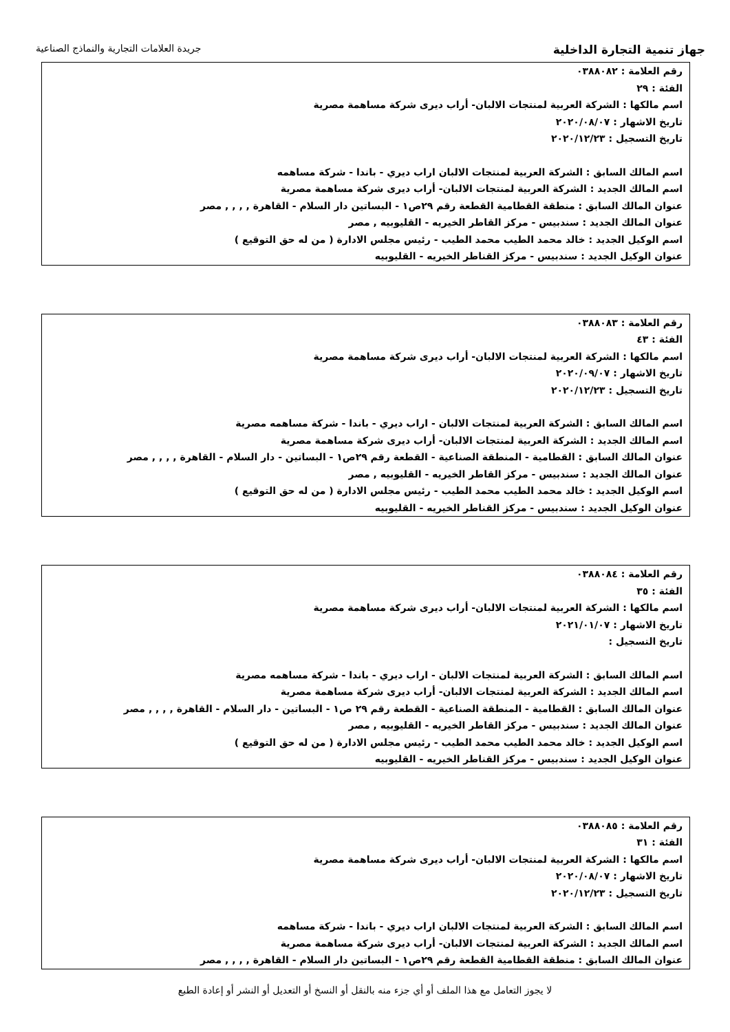جهاز تنمية التجارة الداخلية
جريدة العلامات التجارية والنماذج الصناعية
رقم العلامة : ٠٣٨٨٠٨٢
الفئة : ٢٩
اسم مالكها : الشركة العربية لمنتجات الالبان- أراب ديرى شركة مساهمة مصرية
تاريخ الاشهار : ٢٠٢٠/٠٨/٠٧
تاريخ التسجيل : ٢٠٢٠/١٢/٢٣
اسم المالك السابق : الشركة العربية لمنتجات الالبان اراب ديري - باندا - شركة مساهمه
اسم المالك الجديد : الشركة العربية لمنتجات الالبان- أراب ديرى شركة مساهمة مصرية
عنوان المالك السابق : منطقة القطامية القطعة رقم ٢٩ص١ - البساتين دار السلام - القاهرة , , , , مصر
عنوان المالك الجديد : سندبيس - مركز القاطر الخيريه - القليوبيه , مصر
اسم الوكيل الجديد : خالد محمد الطيب محمد الطيب - رئيس مجلس الادارة ( من له حق التوقيع )
عنوان الوكيل الجديد : سندبيس - مركز القناطر الخيريه - القليوبيه
رقم العلامة : ٠٣٨٨٠٨٣
الفئة : ٤٣
اسم مالكها : الشركة العربية لمنتجات الالبان- أراب ديرى شركة مساهمة مصرية
تاريخ الاشهار : ٢٠٢٠/٠٩/٠٧
تاريخ التسجيل : ٢٠٢٠/١٢/٢٣
اسم المالك السابق : الشركة العربية لمنتجات الالبان - اراب ديري - باندا - شركة مساهمه مصرية
اسم المالك الجديد : الشركة العربية لمنتجات الالبان- أراب ديرى شركة مساهمة مصرية
عنوان المالك السابق : القطامية - المنطقة الصناعية - القطعة رقم ٢٩ص١ - البساتين - دار السلام - القاهرة , , , , مصر
عنوان المالك الجديد : سندبيس - مركز القاطر الخيريه - القليوبيه , مصر
اسم الوكيل الجديد : خالد محمد الطيب محمد الطيب - رئيس مجلس الادارة ( من له حق التوقيع )
عنوان الوكيل الجديد : سندبيس - مركز القناطر الخيريه - القليوبيه
رقم العلامة : ٠٣٨٨٠٨٤
الفئة : ٣٥
اسم مالكها : الشركة العربية لمنتجات الالبان- أراب ديرى شركة مساهمة مصرية
تاريخ الاشهار : ٢٠٢١/٠١/٠٧
تاريخ التسجيل :
اسم المالك السابق : الشركة العربية لمنتجات الالبان - اراب ديري - باندا - شركة مساهمه مصرية
اسم المالك الجديد : الشركة العربية لمنتجات الالبان- أراب ديرى شركة مساهمة مصرية
عنوان المالك السابق : القطامية - المنطقة الصناعية - القطعة رقم ٢٩ ص١ - البساتين - دار السلام - القاهرة , , , , مصر
عنوان المالك الجديد : سندبيس - مركز القاطر الخيريه - القليوبيه , مصر
اسم الوكيل الجديد : خالد محمد الطيب محمد الطيب - رئيس مجلس الادارة ( من له حق التوقيع )
عنوان الوكيل الجديد : سندبيس - مركز القناطر الخيريه - القليوبيه
رقم العلامة : ٠٣٨٨٠٨٥
الفئة : ٣١
اسم مالكها : الشركة العربية لمنتجات الالبان- أراب ديرى شركة مساهمة مصرية
تاريخ الاشهار : ٢٠٢٠/٠٨/٠٧
تاريخ التسجيل : ٢٠٢٠/١٢/٢٣
اسم المالك السابق : الشركة العربية لمنتجات الالبان اراب ديري - باندا - شركة مساهمه
اسم المالك الجديد : الشركة العربية لمنتجات الالبان- أراب ديرى شركة مساهمة مصرية
عنوان المالك السابق : منطقة القطامية القطعة رقم ٢٩ص١ - البساتين دار السلام - القاهرة , , , , مصر
لا يجوز التعامل مع هذا الملف أو أي جزء منه بالنقل أو النسخ أو التعديل أو النشر أو إعادة الطبع